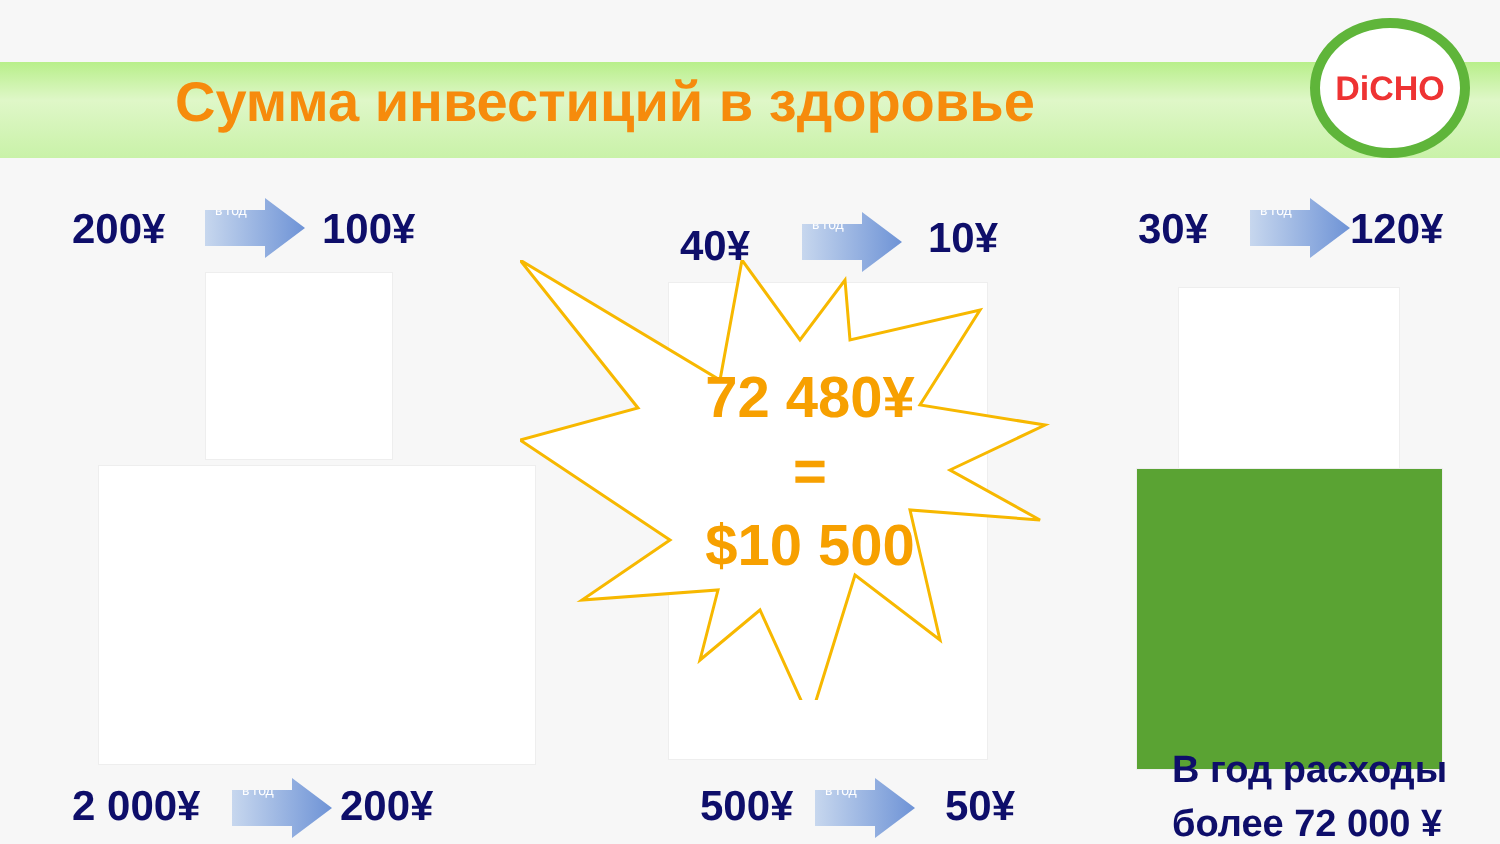Сумма инвестиций в здоровье
DiCHO
200¥ в год 100¥ 40¥
в год 10¥ 30¥ в год 120¥
72 480¥
=
$10 500
2 000¥ в год 200¥ 500¥ в год 50¥
В год расходы
более 72 000 ¥